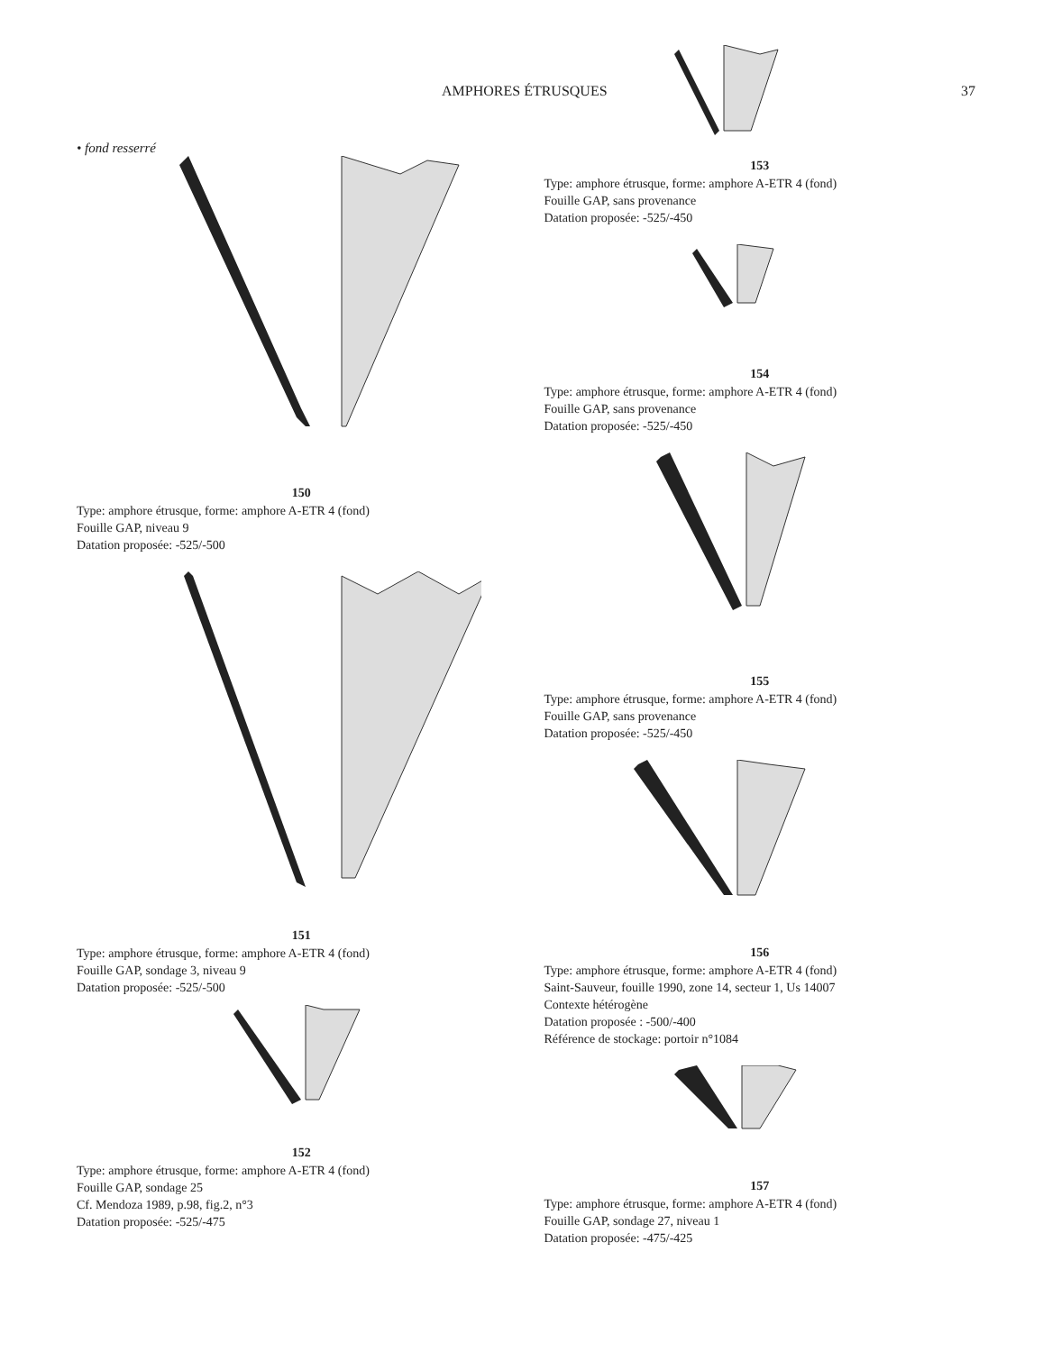AMPHORES ÉTRUSQUES 37
• fond resserré
150
Type: amphore étrusque, forme: amphore A-ETR 4 (fond)
Fouille GAP, niveau 9
Datation proposée: -525/-500
151
Type: amphore étrusque, forme: amphore A-ETR 4 (fond)
Fouille GAP, sondage 3, niveau 9
Datation proposée: -525/-500
152
Type: amphore étrusque, forme: amphore A-ETR 4 (fond)
Fouille GAP, sondage 25
Cf. Mendoza 1989, p.98, fig.2, n°3
Datation proposée: -525/-475
153
Type: amphore étrusque, forme: amphore A-ETR 4 (fond)
Fouille GAP, sans provenance
Datation proposée: -525/-450
154
Type: amphore étrusque, forme: amphore A-ETR 4 (fond)
Fouille GAP, sans provenance
Datation proposée: -525/-450
155
Type: amphore étrusque, forme: amphore A-ETR 4 (fond)
Fouille GAP, sans provenance
Datation proposée: -525/-450
156
Type: amphore étrusque, forme: amphore A-ETR 4 (fond)
Saint-Sauveur, fouille 1990, zone 14, secteur 1, Us 14007
Contexte hétérogène
Datation proposée : -500/-400
Référence de stockage: portoir n°1084
157
Type: amphore étrusque, forme: amphore A-ETR 4 (fond)
Fouille GAP, sondage 27, niveau 1
Datation proposée: -475/-425